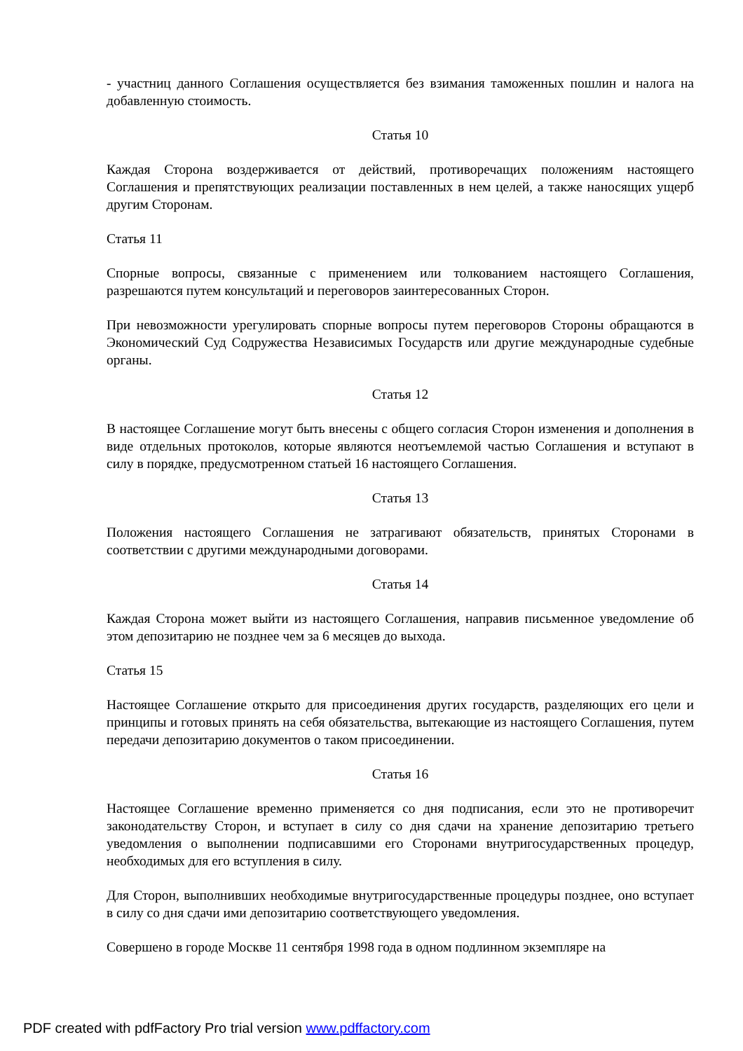- участниц данного Соглашения осуществляется без взимания таможенных пошлин и налога на добавленную стоимость.
Статья 10
Каждая Сторона воздерживается от действий, противоречащих положениям настоящего Соглашения и препятствующих реализации поставленных в нем целей, а также наносящих ущерб другим Сторонам.
Статья 11
Спорные вопросы, связанные с применением или толкованием настоящего Соглашения, разрешаются путем консультаций и переговоров заинтересованных Сторон.
При невозможности урегулировать спорные вопросы путем переговоров Стороны обращаются в Экономический Суд Содружества Независимых Государств или другие международные судебные органы.
Статья 12
В настоящее Соглашение могут быть внесены с общего согласия Сторон изменения и дополнения в виде отдельных протоколов, которые являются неотъемлемой частью Соглашения и вступают в силу в порядке, предусмотренном статьей 16 настоящего Соглашения.
Статья 13
Положения настоящего Соглашения не затрагивают обязательств, принятых Сторонами в соответствии с другими международными договорами.
Статья 14
Каждая Сторона может выйти из настоящего Соглашения, направив письменное уведомление об этом депозитарию не позднее чем за 6 месяцев до выхода.
Статья 15
Настоящее Соглашение открыто для присоединения других государств, разделяющих его цели и принципы и готовых принять на себя обязательства, вытекающие из настоящего Соглашения, путем передачи депозитарию документов о таком присоединении.
Статья 16
Настоящее Соглашение временно применяется со дня подписания, если это не противоречит законодательству Сторон, и вступает в силу со дня сдачи на хранение депозитарию третьего уведомления о выполнении подписавшими его Сторонами внутригосударственных процедур, необходимых для его вступления в силу.
Для Сторон, выполнивших необходимые внутригосударственные процедуры позднее, оно вступает в силу со дня сдачи ими депозитарию соответствующего уведомления.
Совершено в городе Москве 11 сентября 1998 года в одном подлинном экземпляре на
PDF created with pdfFactory Pro trial version www.pdffactory.com